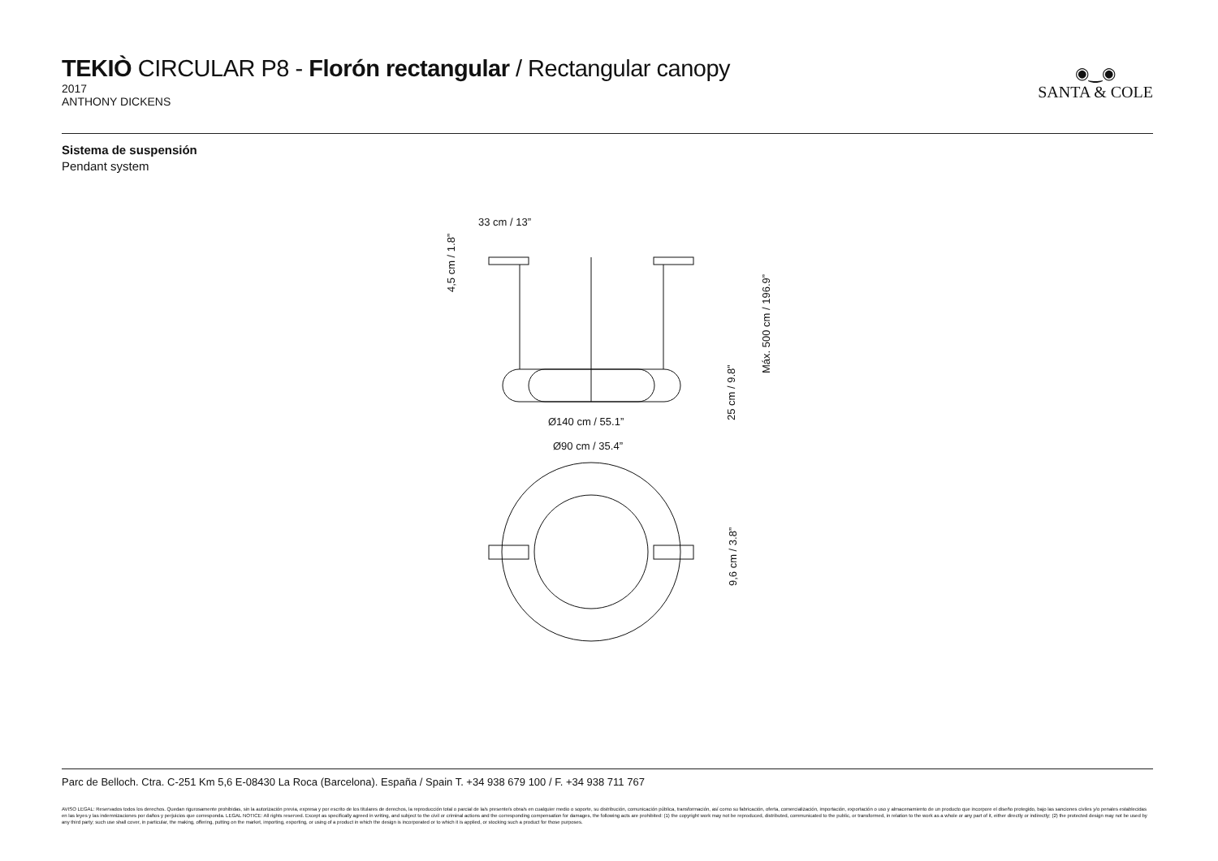TEKIÒ CIRCULAR P8 - Florón rectangular / Rectangular canopy
2017
ANTHONY DICKENS
◉‿◉
SANTA & COLE
Sistema de suspensión
Pendant system
33 cm / 13”
Ø140 cm / 55.1”
Ø90 cm / 35.4”
4,5 cm / 1.8”
Máx. 500 cm / 196.9”
25 cm / 9.8”
9,6 cm / 3.8”
Parc de Belloch. Ctra. C-251 Km 5,6 E-08430 La Roca (Barcelona). España / Spain T. +34 938 679 100 / F. +34 938 711 767
AVISO LEGAL: Reservados todos los derechos. Quedan rigurosamente prohibidas, sin la autorización previa, expresa y por escrito de los titulares de derechos, la reproducción total o parcial de la/s presente/s obra/s en cualquier medio o soporte, su distribución, comunicación pública, transformación, así como su fabricación, oferta, comercialización, importación, exportación o uso y almacenamiento de un producto que incorpore el diseño protegido, bajo las sanciones civiles y/o penales establecidas en las leyes y las indemnizaciones por daños y perjuicios que corresponda. LEGAL NOTICE: All rights reserved. Except as specifically agreed in writing, and subject to the civil or criminal actions and the corresponding compensation for damages, the following acts are prohibited: (1) the copyright work may not be reproduced, distributed, communicated to the public, or transformed, in relation to the work as a whole or any part of it, either directly or indirectly; (2) the protected design may not be used by any third party; such use shall cover, in particular, the making, offering, putting on the market, importing, exporting, or using of a product in which the design is incorporated or to which it is applied, or stocking such a product for those purposes.